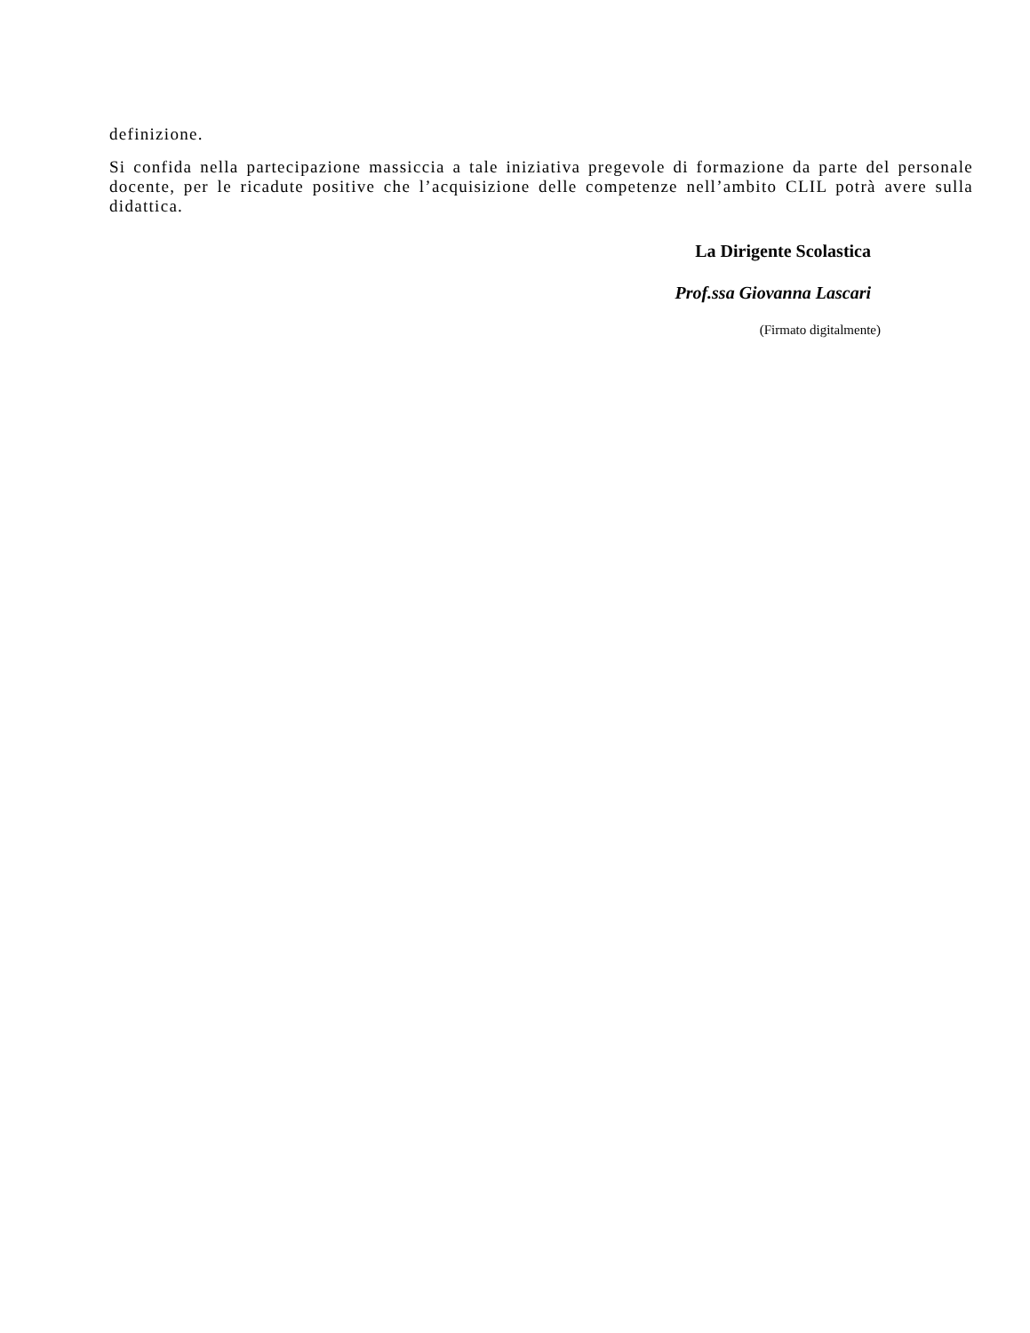definizione.
Si confida nella partecipazione massiccia a tale iniziativa pregevole di formazione da parte del personale docente, per le ricadute positive che l’acquisizione delle competenze nell’ambito CLIL potrà avere sulla didattica.
La Dirigente Scolastica
Prof.ssa Giovanna Lascari
(Firmato digitalmente)